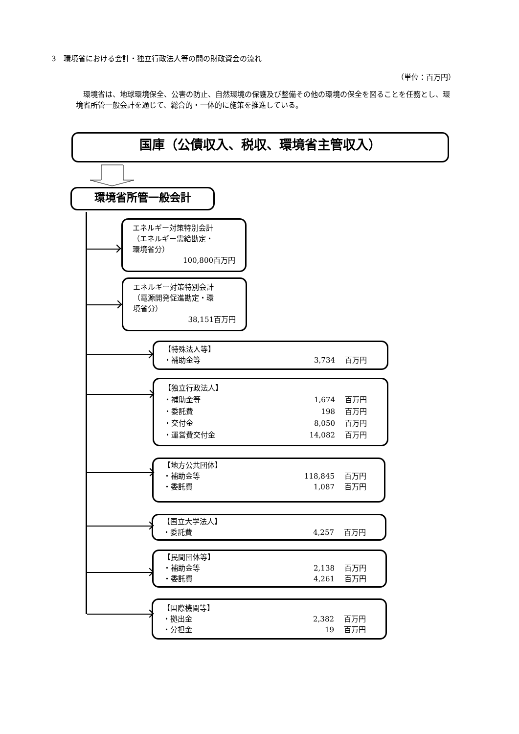3　環境省における会計・独立行政法人等の間の財政資金の流れ
（単位：百万円）
環境省は、地球環境保全、公害の防止、自然環境の保護及び整備その他の環境の保全を図ることを任務とし、環境省所管一般会計を通じて、総合的・一体的に施策を推進している。
国庫（公債収入、税収、環境省主管収入）
環境省所管一般会計
エネルギー対策特別会計
（エネルギー需給勘定・
環境省分）
100,800百万円
エネルギー対策特別会計
（電源開発促進勘定・環
境省分）
38,151百万円
【特殊法人等】
・補助金等 3,734 百万円
【独立行政法人】
・補助金等 1,674 百万円
・委託費 198 百万円
・交付金 8,050 百万円
・運営費交付金 14,082 百万円
【地方公共団体】
・補助金等 118,845 百万円
・委託費 1,087 百万円
【国立大学法人】
・委託費 4,257 百万円
【民間団体等】
・補助金等 2,138 百万円
・委託費 4,261 百万円
【国際機関等】
・拠出金 2,382 百万円
・分担金 19 百万円